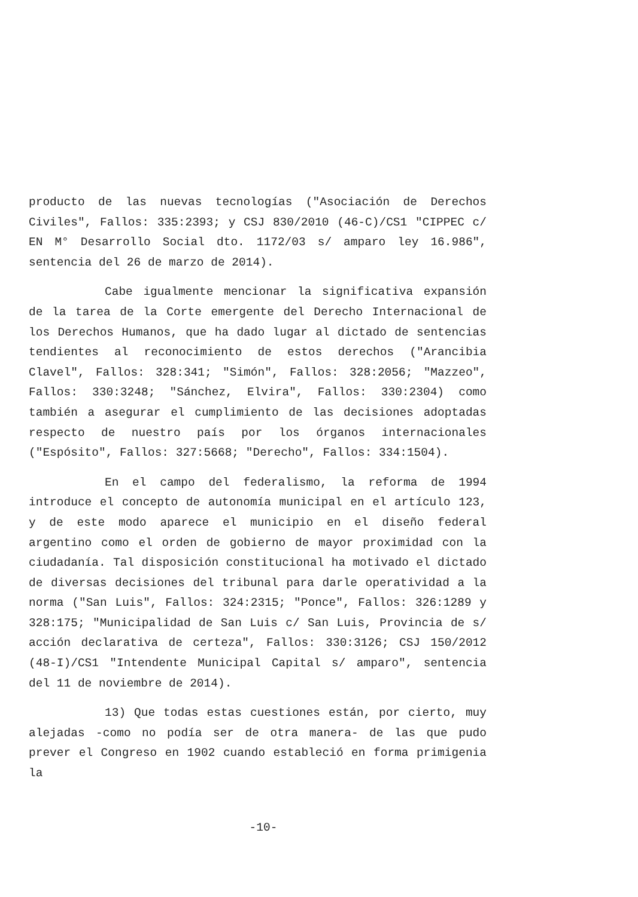producto de las nuevas tecnologías ("Asociación de Derechos Civiles", Fallos: 335:2393; y CSJ 830/2010 (46-C)/CS1 "CIPPEC c/ EN M° Desarrollo Social dto. 1172/03 s/ amparo ley 16.986", sentencia del 26 de marzo de 2014).
Cabe igualmente mencionar la significativa expansión de la tarea de la Corte emergente del Derecho Internacional de los Derechos Humanos, que ha dado lugar al dictado de sentencias tendientes al reconocimiento de estos derechos ("Arancibia Clavel", Fallos: 328:341; "Simón", Fallos: 328:2056; "Mazzeo", Fallos: 330:3248; "Sánchez, Elvira", Fallos: 330:2304) como también a asegurar el cumplimiento de las decisiones adoptadas respecto de nuestro país por los órganos internacionales ("Espósito", Fallos: 327:5668; "Derecho", Fallos: 334:1504).
En el campo del federalismo, la reforma de 1994 introduce el concepto de autonomía municipal en el artículo 123, y de este modo aparece el municipio en el diseño federal argentino como el orden de gobierno de mayor proximidad con la ciudadanía. Tal disposición constitucional ha motivado el dictado de diversas decisiones del tribunal para darle operatividad a la norma ("San Luis", Fallos: 324:2315; "Ponce", Fallos: 326:1289 y 328:175; "Municipalidad de San Luis c/ San Luis, Provincia de s/ acción declarativa de certeza", Fallos: 330:3126; CSJ 150/2012 (48-I)/CS1 "Intendente Municipal Capital s/ amparo", sentencia del 11 de noviembre de 2014).
13) Que todas estas cuestiones están, por cierto, muy alejadas -como no podía ser de otra manera- de las que pudo prever el Congreso en 1902 cuando estableció en forma primigenia la
-10-